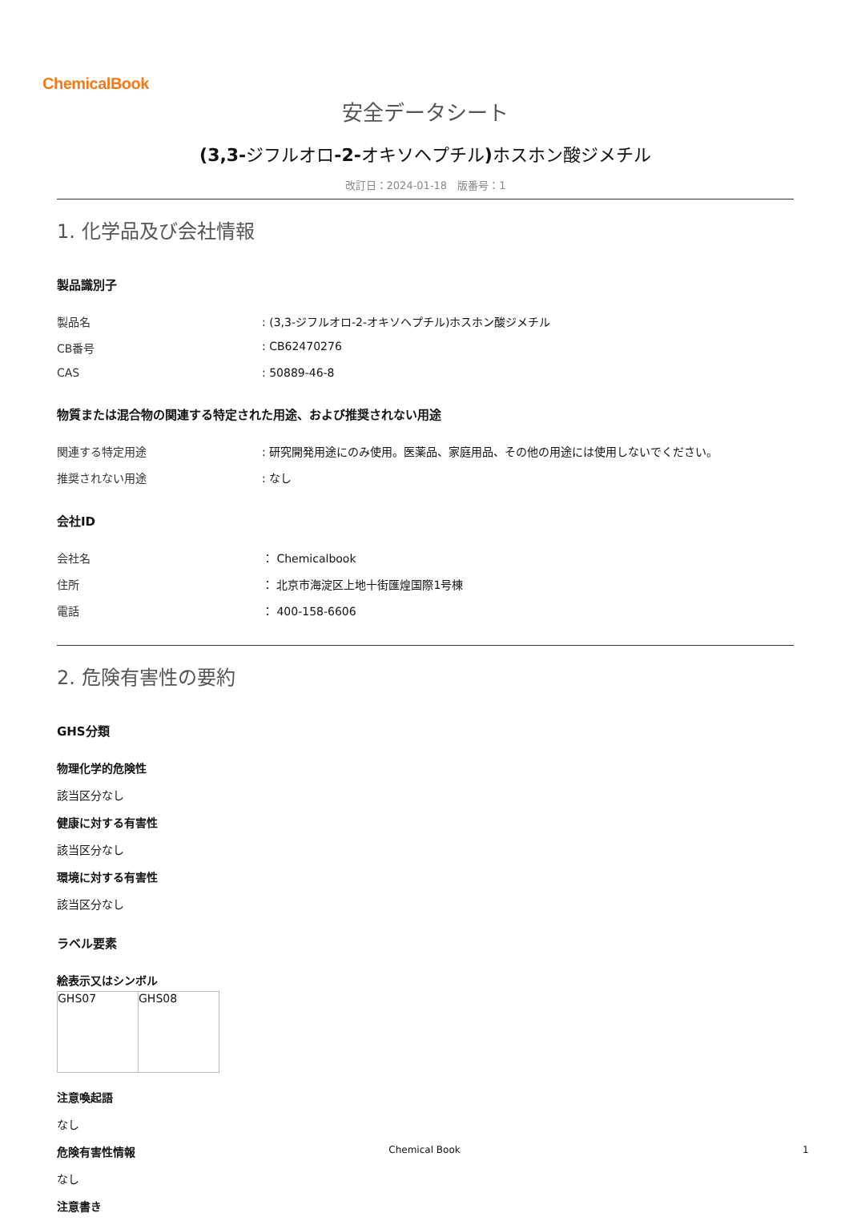ChemicalBook
安全データシート
(3,3-ジフルオロ-2-オキソヘプチル) ホスホン酸ジメチル
改訂日：2024-01-18　版番号：1
1. 化学品及び会社情報
製品識別子
| 製品名 | : (3,3-ジフルオロ-2-オキソヘプチル)ホスホン酸ジメチル |
| CB番号 | : CB62470276 |
| CAS | : 50889-46-8 |
物質または混合物の関連する特定された用途、および推奨されない用途
| 関連する特定用途 | : 研究開発用途にのみ使用。医薬品、家庭用品、その他の用途には使用しないでください。 |
| 推奨されない用途 | : なし |
会社ID
| 会社名 | ： Chemicalbook |
| 住所 | ： 北京市海淀区上地十街匯煌国際1号棟 |
| 電話 | ： 400-158-6606 |
2. 危険有害性の要約
GHS分類
物理化学的危険性
該当区分なし
健康に対する有害性
該当区分なし
環境に対する有害性
該当区分なし
ラベル要素
絵表示又はシンボル
| GHS07 | GHS08 |
注意喚起語
なし
危険有害性情報
なし
注意書き
Chemical Book 1